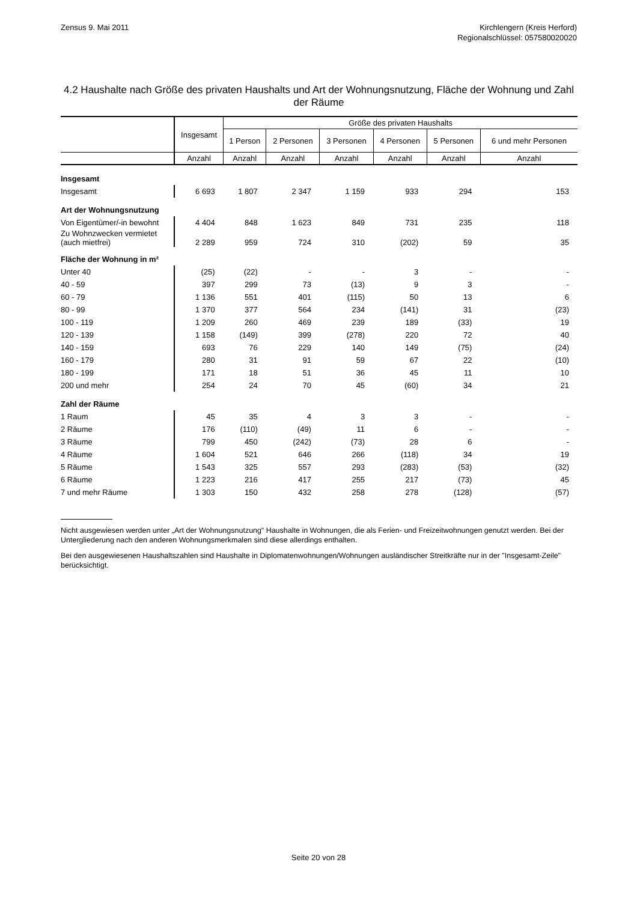Zensus 9. Mai 2011 Kirchlengern (Kreis Herford)
Regionalschlüssel: 057580020020
4.2 Haushalte nach Größe des privaten Haushalts und Art der Wohnungsnutzung, Fläche der Wohnung und Zahl der Räume
| | Insgesamt | Größe des privaten Haushalts | | | | | |
| --- | --- | --- | --- | --- | --- | --- | --- |
| | | 1 Person | 2 Personen | 3 Personen | 4 Personen | 5 Personen | 6 und mehr Personen |
| | Anzahl | Anzahl | Anzahl | Anzahl | Anzahl | Anzahl | Anzahl |
| Insgesamt | | | | | | | |
| Insgesamt | 6 693 | 1 807 | 2 347 | 1 159 | 933 | 294 | 153 |
| Art der Wohnungsnutzung | | | | | | | |
| Von Eigentümer/-in bewohnt | 4 404 | 848 | 1 623 | 849 | 731 | 235 | 118 |
| Zu Wohnzwecken vermietet (auch mietfrei) | 2 289 | 959 | 724 | 310 | (202) | 59 | 35 |
| Fläche der Wohnung in m² | | | | | | | |
| Unter 40 | (25) | (22) | - | - | 3 | - | - |
| 40 - 59 | 397 | 299 | 73 | (13) | 9 | 3 | - |
| 60 - 79 | 1 136 | 551 | 401 | (115) | 50 | 13 | 6 |
| 80 - 99 | 1 370 | 377 | 564 | 234 | (141) | 31 | (23) |
| 100 - 119 | 1 209 | 260 | 469 | 239 | 189 | (33) | 19 |
| 120 - 139 | 1 158 | (149) | 399 | (278) | 220 | 72 | 40 |
| 140 - 159 | 693 | 76 | 229 | 140 | 149 | (75) | (24) |
| 160 - 179 | 280 | 31 | 91 | 59 | 67 | 22 | (10) |
| 180 - 199 | 171 | 18 | 51 | 36 | 45 | 11 | 10 |
| 200 und mehr | 254 | 24 | 70 | 45 | (60) | 34 | 21 |
| Zahl der Räume | | | | | | | |
| 1 Raum | 45 | 35 | 4 | 3 | 3 | - | - |
| 2 Räume | 176 | (110) | (49) | 11 | 6 | - | - |
| 3 Räume | 799 | 450 | (242) | (73) | 28 | 6 | - |
| 4 Räume | 1 604 | 521 | 646 | 266 | (118) | 34 | 19 |
| 5 Räume | 1 543 | 325 | 557 | 293 | (283) | (53) | (32) |
| 6 Räume | 1 223 | 216 | 417 | 255 | 217 | (73) | 45 |
| 7 und mehr Räume | 1 303 | 150 | 432 | 258 | 278 | (128) | (57) |
Nicht ausgewiesen werden unter „Art der Wohnungsnutzung“ Haushalte in Wohnungen, die als Ferien- und Freizeitwohnungen genutzt werden. Bei der Untergliederung nach den anderen Wohnungsmerkmalen sind diese allerdings enthalten.
Bei den ausgewiesenen Haushaltszahlen sind Haushalte in Diplomatenwohnungen/Wohnungen ausländischer Streitkräfte nur in der "Insgesamt-Zeile" berücksichtigt.
Seite 20 von 28